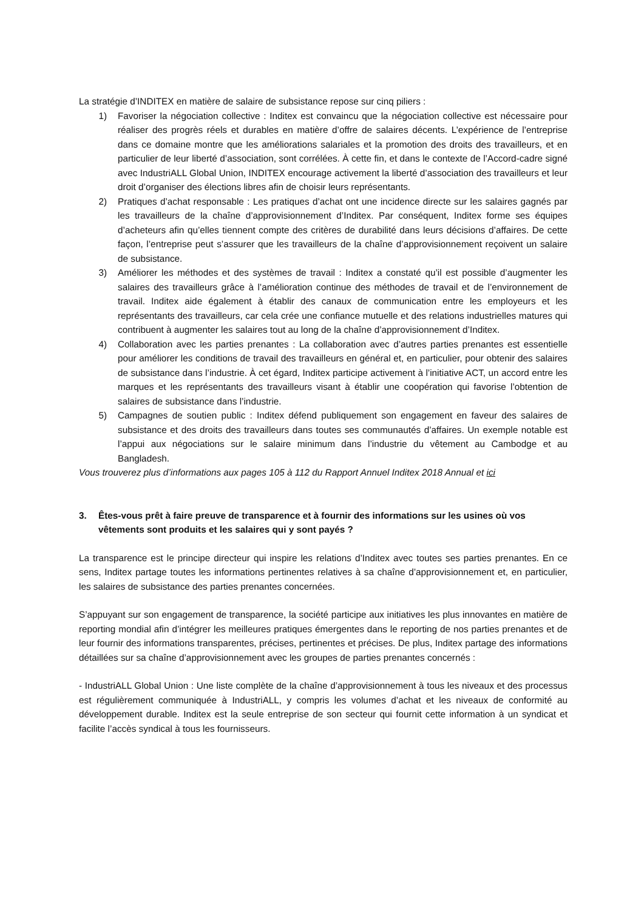La stratégie d’INDITEX en matière de salaire de subsistance repose sur cinq piliers :
1) Favoriser la négociation collective : Inditex est convaincu que la négociation collective est nécessaire pour réaliser des progrès réels et durables en matière d’offre de salaires décents. L’expérience de l’entreprise dans ce domaine montre que les améliorations salariales et la promotion des droits des travailleurs, et en particulier de leur liberté d’association, sont corrélées. À cette fin, et dans le contexte de l’Accord-cadre signé avec IndustriALL Global Union, INDITEX encourage activement la liberté d’association des travailleurs et leur droit d’organiser des élections libres afin de choisir leurs représentants.
2) Pratiques d’achat responsable : Les pratiques d’achat ont une incidence directe sur les salaires gagnés par les travailleurs de la chaîne d’approvisionnement d’Inditex. Par conséquent, Inditex forme ses équipes d’acheteurs afin qu’elles tiennent compte des critères de durabilité dans leurs décisions d’affaires. De cette façon, l’entreprise peut s’assurer que les travailleurs de la chaîne d’approvisionnement reçoivent un salaire de subsistance.
3) Améliorer les méthodes et des systèmes de travail : Inditex a constaté qu’il est possible d’augmenter les salaires des travailleurs grâce à l’amélioration continue des méthodes de travail et de l’environnement de travail. Inditex aide également à établir des canaux de communication entre les employeurs et les représentants des travailleurs, car cela crée une confiance mutuelle et des relations industrielles matures qui contribuent à augmenter les salaires tout au long de la chaîne d’approvisionnement d’Inditex.
4) Collaboration avec les parties prenantes : La collaboration avec d’autres parties prenantes est essentielle pour améliorer les conditions de travail des travailleurs en général et, en particulier, pour obtenir des salaires de subsistance dans l’industrie. À cet égard, Inditex participe activement à l’initiative ACT, un accord entre les marques et les représentants des travailleurs visant à établir une coopération qui favorise l’obtention de salaires de subsistance dans l’industrie.
5) Campagnes de soutien public : Inditex défend publiquement son engagement en faveur des salaires de subsistance et des droits des travailleurs dans toutes ses communautés d’affaires. Un exemple notable est l’appui aux négociations sur le salaire minimum dans l’industrie du vêtement au Cambodge et au Bangladesh.
Vous trouverez plus d’informations aux pages 105 à 112 du Rapport Annuel Inditex 2018 Annual et ici
3. Êtes-vous prêt à faire preuve de transparence et à fournir des informations sur les usines où vos vêtements sont produits et les salaires qui y sont payés ?
La transparence est le principe directeur qui inspire les relations d’Inditex avec toutes ses parties prenantes. En ce sens, Inditex partage toutes les informations pertinentes relatives à sa chaîne d’approvisionnement et, en particulier, les salaires de subsistance des parties prenantes concernées.
S’appuyant sur son engagement de transparence, la société participe aux initiatives les plus innovantes en matière de reporting mondial afin d’intégrer les meilleures pratiques émergentes dans le reporting de nos parties prenantes et de leur fournir des informations transparentes, précises, pertinentes et précises. De plus, Inditex partage des informations détaillées sur sa chaîne d’approvisionnement avec les groupes de parties prenantes concernés :
- IndustriALL Global Union : Une liste complète de la chaîne d’approvisionnement à tous les niveaux et des processus est régulièrement communiquée à IndustriALL, y compris les volumes d’achat et les niveaux de conformité au développement durable. Inditex est la seule entreprise de son secteur qui fournit cette information à un syndicat et facilite l’accès syndical à tous les fournisseurs.